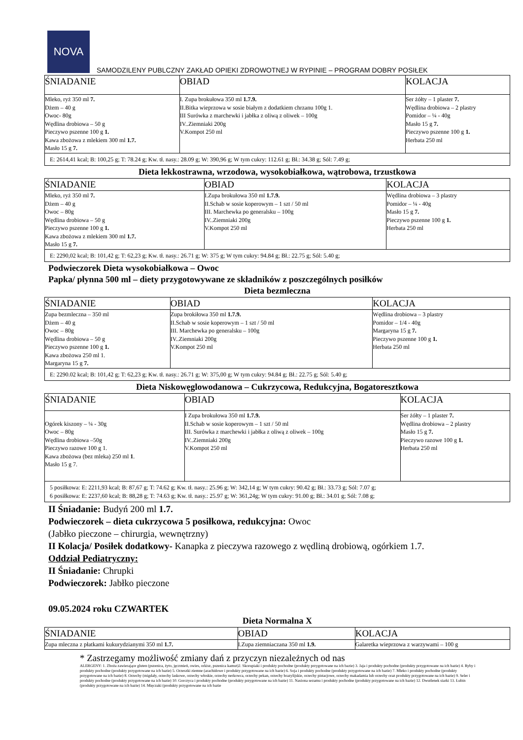NOVA
SAMODZILENY PUBLCZNY ZAKŁAD OPIEKI ZDROWOTNEJ W RYPINIE – PROGRAM DOBRY POSIŁEK
| ŚNIADANIE | OBIAD | KOLACJA |
| Mleko, ryż 350 ml 7. Dżem – 40 g Owoc- 80g Wędlina drobiowa – 50 g Pieczywo pszenne 100 g 1. Kawa zbożowa z mlekiem 300 ml 1.7. Masło 15 g 7. | I. Zupa brokułowa 350 ml 1.7.9. II.Bitka wieprzowa w sosie białym z dodatkiem chrzanu 100g 1. III Surówka z marchewki i jabłka z oliwą z oliwek – 100g IV..Ziemniaki 200g V.Kompot 250 ml | Ser żółty – 1 plaster 7. Wędlina drobiowa – 2 plastry Pomidor – ¼ - 40g Masło 15 g 7. Pieczywo pszenne 100 g 1. Herbata 250 ml |
| E: 2614,41 kcal; B: 100,25 g; T: 78.24 g; Kw. tł. nasy.: 28.09 g; W: 390,96 g; W tym cukry: 112.61 g; Bł.: 34.38 g; Sól: 7.49 g; | | |
Dieta lekkostrawna, wrzodowa, wysokobiałkowa, wątrobowa, trzustkowa
| ŚNIADANIE | OBIAD | KOLACJA |
| Mleko, ryż 350 ml 7. Dżem – 40 g Owoc – 80g Wędlina drobiowa – 50 g Pieczywo pszenne 100 g 1. Kawa zbożowa z mlekiem 300 ml 1.7. Masło 15 g 7. | I.Zupa brokułowa 350 ml 1.7.9. II.Schab w sosie koperowym – 1 szt / 50 ml III. Marchewka po generalsku – 100g IV..Ziemniaki 200g V.Kompot 250 ml | Wędlina drobiowa – 3 plastry Pomidor – ¼ - 40g Masło 15 g 7. Pieczywo pszenne 100 g 1. Herbata 250 ml |
| E: 2290,02 kcal; B: 101,42 g; T: 62,23 g; Kw. tł. nasy.: 26.71 g; W: 375 g; W tym cukry: 94.84 g; Bł.: 22.75 g; Sól: 5.40 g; | | |
Podwieczorek Dieta wysokobiałkowa – Owoc
Papka/ płynna 500 ml – diety przygotowywane ze składników z poszczególnych posiłków
Dieta bezmleczna
| ŚNIADANIE | OBIAD | KOLACJA |
| Zupa bezmleczna – 350 ml Dżem – 40 g Owoc – 80g Wędlina drobiowa – 50 g Pieczywo pszenne 100 g 1. Kawa zbożowa 250 ml 1. Margaryna 15 g 7. | Zupa brokiłowa 350 ml 1.7.9. II.Schab w sosie koperowym – 1 szt / 50 ml III. Marchewka po generalsku – 100g IV..Ziemniaki 200g V.Kompot 250 ml | Wędlina drobiowa – 3 plastry Pomidor – 1/4 - 40g Margaryna 15 g 7. Pieczywo pszenne 100 g 1. Herbata 250 ml |
| E: 2290.02 kcal; B: 101,42 g; T: 62,23 g; Kw. tł. nasy.: 26.71 g; W: 375,00 g; W tym cukry: 94.84 g; Bł.: 22.75 g; Sól: 5.40 g; | | |
Dieta Niskowęglowodanowa – Cukrzycowa, Redukcyjna, Bogatoresztkowa
| ŚNIADANIE | OBIAD | KOLACJA |
| Ogórek kiszony – ¼ - 30g Owoc – 80g Wędlina drobiowa –50g Pieczywo razowe 100 g 1. Kawa zbożowa (bez mleka) 250 ml 1 . Masło 15 g 7. | I Zupa brokułowa 350 ml 1.7.9. II.Schab w sosie koperowym – 1 szt / 50 ml III. Surówka z marchewki i jabłka z oliwą z oliwek – 100g IV..Ziemniaki 200g V.Kompot 250 ml | Ser żółty – 1 plaster 7. Wędlina drobiowa – 2 plastry Masło 15 g 7. Pieczywo razowe 100 g 1. Herbata 250 ml |
| 5 posiłkowa: E: 2211,93 kcal; B: 87,67 g; T: 74.62 g; Kw. tł. nasy.: 25.96 g; W: 342,14 g; W tym cukry: 90.42 g; Bł.: 33.73 g; Sól: 7.07 g; 6 posiłkowa: E: 2237,60 kcal; B: 88,28 g; T: 74.63 g; Kw. tł. nasy.: 25.97 g; W: 361,24g; W tym cukry: 91.00 g; Bł.: 34.01 g; Sól: 7.08 g; | | |
II Śniadanie: Budyń 200 ml 1.7.
Podwieczorek – dieta cukrzycowa 5 posiłkowa, redukcyjna: Owoc
(Jabłko pieczone – chirurgia, wewnętrzny)
II Kolacja/ Posiłek dodatkowy- Kanapka z pieczywa razowego z wędliną drobiową, ogórkiem 1.7.
Oddział Pediatryczny:
II Śniadanie: Chrupki
Podwieczorek: Jabłko pieczone
09.05.2024 roku CZWARTEK
Dieta Normalna X
| ŚNIADANIE | OBIAD | KOLACJA |
| Zupa mleczna z płatkami kukurydzianymi 350 ml 1.7. | I.Zupa ziemniaczana 350 ml 1.9. | Galaretka wieprzowa z warzywami – 100 g |
* Zastrzegamy możliwość zmiany dań z przyczyn niezależnych od nas
ALERGENY: 1. Zboża zawierające gluten (pszenica, żyto, jęczmień, owies, orkisz, pszenica kamut)2. Skorupiaki i produkty pochodne (produkty przygotowane na ich bazie) 3. Jaja i produkty pochodne (produkty przygotowane na ich bazie) 4. Ryby i produkty pochodne (produkty przygotowane na ich bazie) 5. Orzeszki ziemne (arachidowe i produkty przygotowane na ich bazie) 6. Soja i produkty pochodne (produkty przygotowane na ich bazie) 7. Mleko i produkty pochodne (produkty przygotowane na ich bazie) 8. Orzechy (migdały, orzechy laskowe, orzechy włoskie, orzechy nerkowca, orzechy pekan, orzechy brazylijskie, orzechy pistacjowe, orzechy makadamia lub orzechy oraz produkty przygotowane na ich bazie) 9. Seler i produkty pochodne (produkty przygotowane na ich bazie) 10. Gorczyca i produkty pochodne (produkty przygotowane na ich bazie) 11. Nasiona sezamu i produkty pochodne (produkty przygotowane na ich bazie) 12. Dwutlenek siarki 13. Łubin (produkty przygotowane na ich bazie) 14. Mięczaki (produkty przygotowane na ich bazie